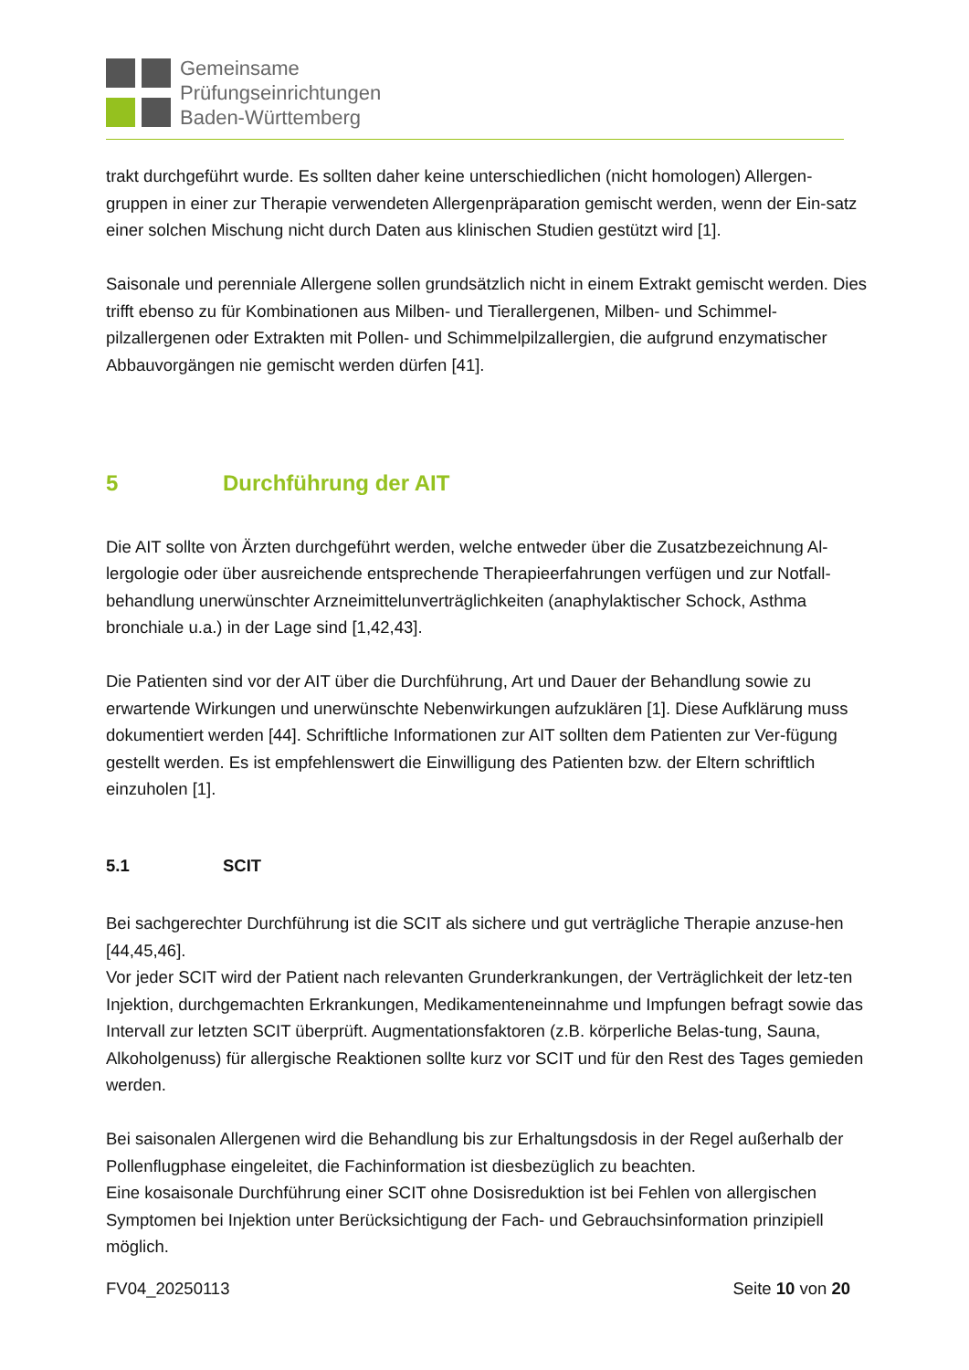Gemeinsame
Prüfungseinrichtungen
Baden-Württemberg
trakt durchgeführt wurde. Es sollten daher keine unterschiedlichen (nicht homologen) Allergen-gruppen in einer zur Therapie verwendeten Allergenpräparation gemischt werden, wenn der Ein-satz einer solchen Mischung nicht durch Daten aus klinischen Studien gestützt wird [1].
Saisonale und perenniale Allergene sollen grundsätzlich nicht in einem Extrakt gemischt werden. Dies trifft ebenso zu für Kombinationen aus Milben- und Tierallergenen, Milben- und Schimmel-pilzallergenen oder Extrakten mit Pollen- und Schimmelpilzallergien, die aufgrund enzymatischer Abbauvorgängen nie gemischt werden dürfen [41].
5 Durchführung der AIT
Die AIT sollte von Ärzten durchgeführt werden, welche entweder über die Zusatzbezeichnung Al-lergologie oder über ausreichende entsprechende Therapieerfahrungen verfügen und zur Notfall-behandlung unerwünschter Arzneimittelunverträglichkeiten (anaphylaktischer Schock, Asthma bronchiale u.a.) in der Lage sind [1,42,43].
Die Patienten sind vor der AIT über die Durchführung, Art und Dauer der Behandlung sowie zu erwartende Wirkungen und unerwünschte Nebenwirkungen aufzuklären [1]. Diese Aufklärung muss dokumentiert werden [44]. Schriftliche Informationen zur AIT sollten dem Patienten zur Ver-fügung gestellt werden. Es ist empfehlenswert die Einwilligung des Patienten bzw. der Eltern schriftlich einzuholen [1].
5.1 SCIT
Bei sachgerechter Durchführung ist die SCIT als sichere und gut verträgliche Therapie anzuse-hen [44,45,46].
Vor jeder SCIT wird der Patient nach relevanten Grunderkrankungen, der Verträglichkeit der letz-ten Injektion, durchgemachten Erkrankungen, Medikamenteneinnahme und Impfungen befragt sowie das Intervall zur letzten SCIT überprüft. Augmentationsfaktoren (z.B. körperliche Belas-tung, Sauna, Alkoholgenuss) für allergische Reaktionen sollte kurz vor SCIT und für den Rest des Tages gemieden werden.
Bei saisonalen Allergenen wird die Behandlung bis zur Erhaltungsdosis in der Regel außerhalb der Pollenflugphase eingeleitet, die Fachinformation ist diesbezüglich zu beachten.
Eine kosaisonale Durchführung einer SCIT ohne Dosisreduktion ist bei Fehlen von allergischen Symptomen bei Injektion unter Berücksichtigung der Fach- und Gebrauchsinformation prinzipiell möglich.
FV04_20250113 Seite 10 von 20